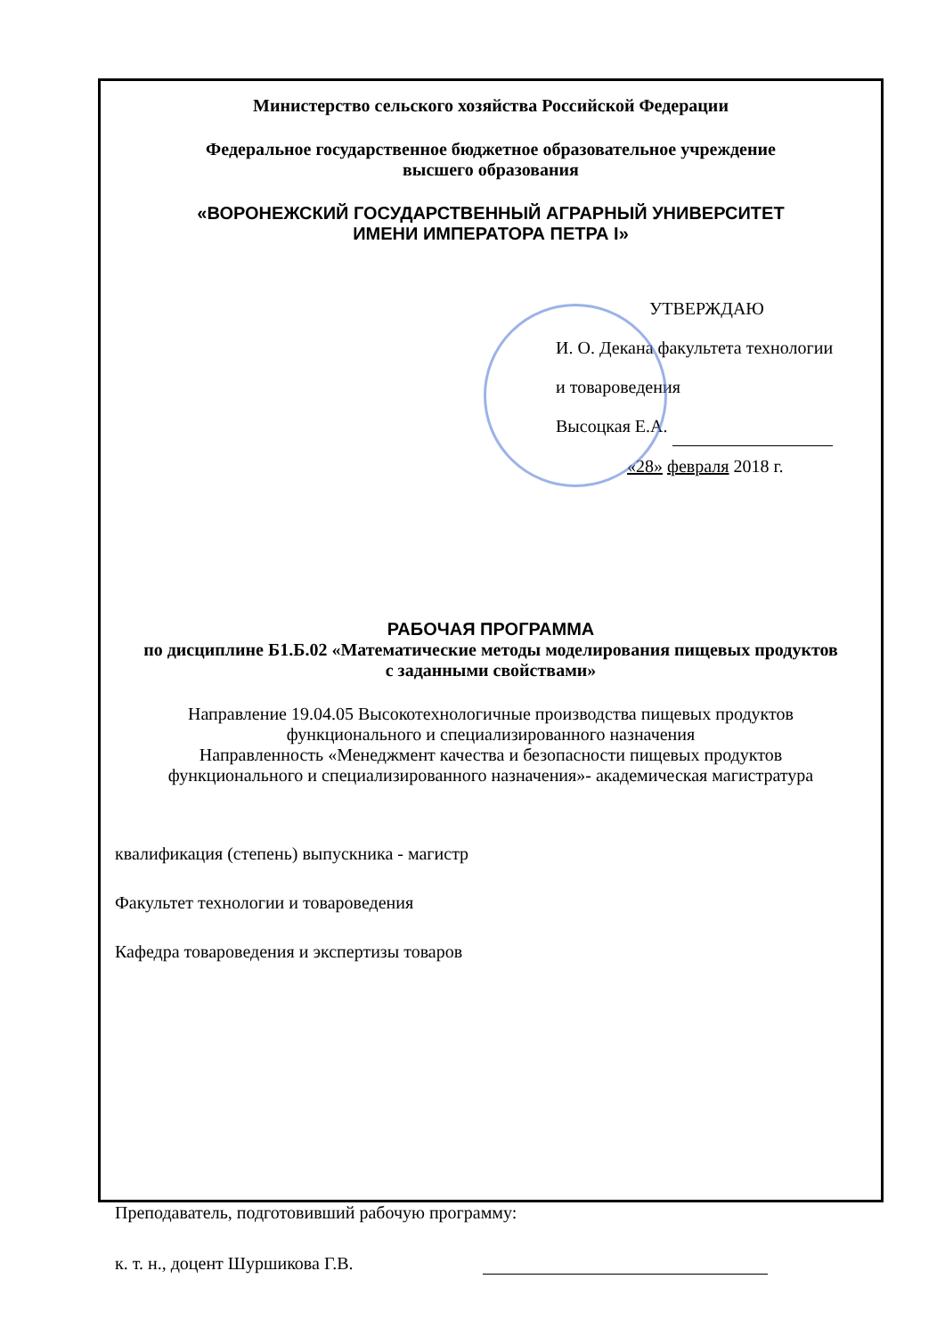Министерство сельского хозяйства Российской Федерации
Федеральное государственное бюджетное образовательное учреждение
высшего образования
«ВОРОНЕЖСКИЙ ГОСУДАРСТВЕННЫЙ АГРАРНЫЙ УНИВЕРСИТЕТ
ИМЕНИ ИМПЕРАТОРА ПЕТРА I»
УТВЕРЖДАЮ
И. О. Декана факультета технологии
и товароведения
Высоцкая Е.А.
«28» февраля 2018 г.
РАБОЧАЯ ПРОГРАММА
по дисциплине Б1.Б.02 «Математические методы моделирования пищевых продуктов
с заданными свойствами»
Направление 19.04.05 Высокотехнологичные производства пищевых продуктов
функционального и специализированного назначения
Направленность «Менеджмент качества и безопасности пищевых продуктов
функционального и специализированного назначения»- академическая магистратура
квалификация (степень) выпускника - магистр
Факультет технологии и товароведения
Кафедра товароведения и экспертизы товаров
Преподаватель, подготовивший рабочую программу:
к. т. н., доцент Шуршикова Г.В.